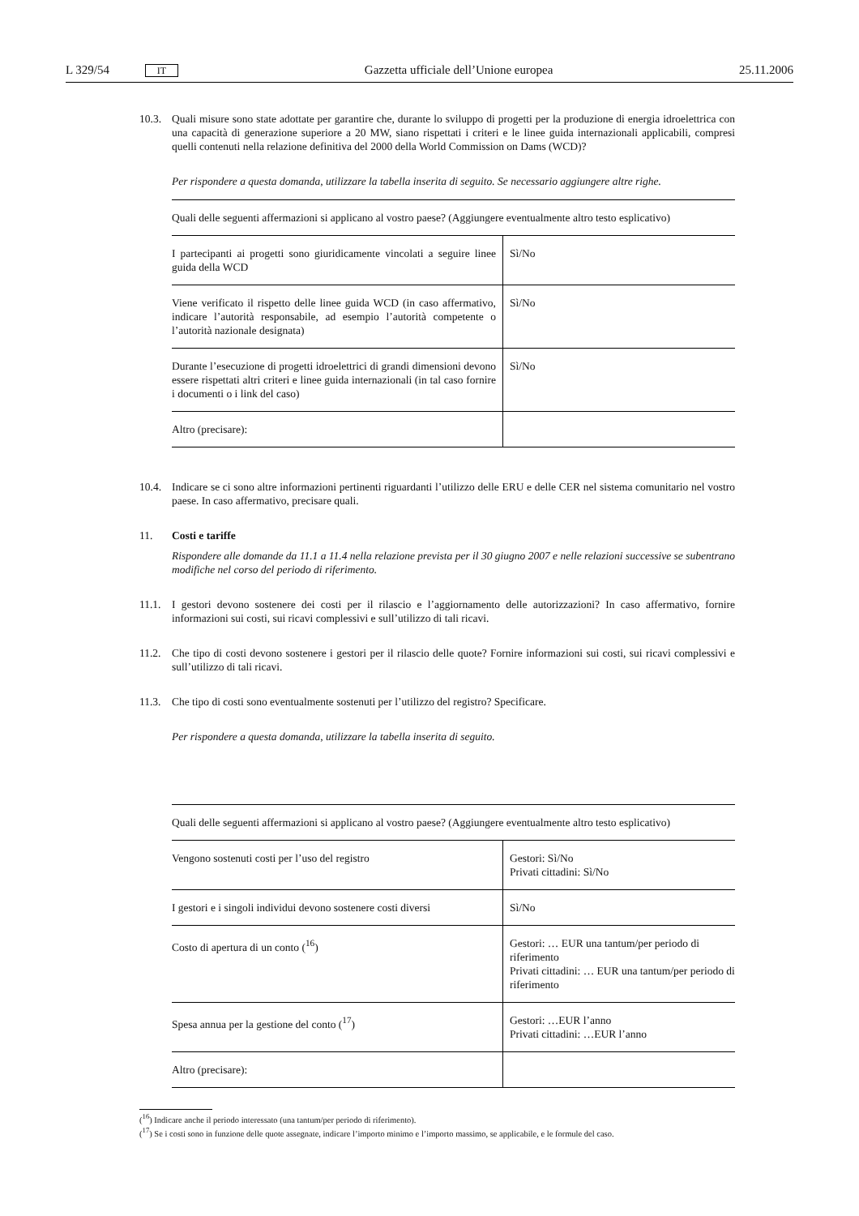L 329/54 IT Gazzetta ufficiale dell’Unione europea 25.11.2006
10.3. Quali misure sono state adottate per garantire che, durante lo sviluppo di progetti per la produzione di energia idroelettrica con una capacità di generazione superiore a 20 MW, siano rispettati i criteri e le linee guida internazionali applicabili, compresi quelli contenuti nella relazione definitiva del 2000 della World Commission on Dams (WCD)?
Per rispondere a questa domanda, utilizzare la tabella inserita di seguito. Se necessario aggiungere altre righe.
| Quali delle seguenti affermazioni si applicano al vostro paese? (Aggiungere eventualmente altro testo esplicativo) | |
| I partecipanti ai progetti sono giuridicamente vincolati a seguire linee guida della WCD | Sì/No |
| Viene verificato il rispetto delle linee guida WCD (in caso affermativo, indicare l’autorità responsabile, ad esempio l’autorità competente o l’autorità nazionale designata) | Sì/No |
| Durante l’esecuzione di progetti idroelettrici di grandi dimensioni devono essere rispettati altri criteri e linee guida internazionali (in tal caso fornire i documenti o i link del caso) | Sì/No |
| Altro (precisare): | |
10.4. Indicare se ci sono altre informazioni pertinenti riguardanti l’utilizzo delle ERU e delle CER nel sistema comunitario nel vostro paese. In caso affermativo, precisare quali.
11. Costi e tariffe
Rispondere alle domande da 11.1 a 11.4 nella relazione prevista per il 30 giugno 2007 e nelle relazioni successive se subentrano modifiche nel corso del periodo di riferimento.
11.1. I gestori devono sostenere dei costi per il rilascio e l’aggiornamento delle autorizzazioni? In caso affermativo, fornire informazioni sui costi, sui ricavi complessivi e sull’utilizzo di tali ricavi.
11.2. Che tipo di costi devono sostenere i gestori per il rilascio delle quote? Fornire informazioni sui costi, sui ricavi complessivi e sull’utilizzo di tali ricavi.
11.3. Che tipo di costi sono eventualmente sostenuti per l’utilizzo del registro? Specificare.
Per rispondere a questa domanda, utilizzare la tabella inserita di seguito.
| Quali delle seguenti affermazioni si applicano al vostro paese? (Aggiungere eventualmente altro testo esplicativo) | |
| Vengono sostenuti costi per l’uso del registro | Gestori: Sì/No Privati cittadini: Sì/No |
| I gestori e i singoli individui devono sostenere costi diversi | Sì/No |
| Costo di apertura di un conto (<sup>16</sup>) | Gestori: … EUR una tantum/per periodo di riferimento Privati cittadini: … EUR una tantum/per periodo di riferimento |
| Spesa annua per la gestione del conto (<sup>17</sup>) | Gestori: …EUR l’anno Privati cittadini: …EUR l’anno |
| Altro (precisare): | |
(<sup>16</sup>) Indicare anche il periodo interessato (una tantum/per periodo di riferimento).
(<sup>17</sup>) Se i costi sono in funzione delle quote assegnate, indicare l’importo minimo e l’importo massimo, se applicabile, e le formule del caso.